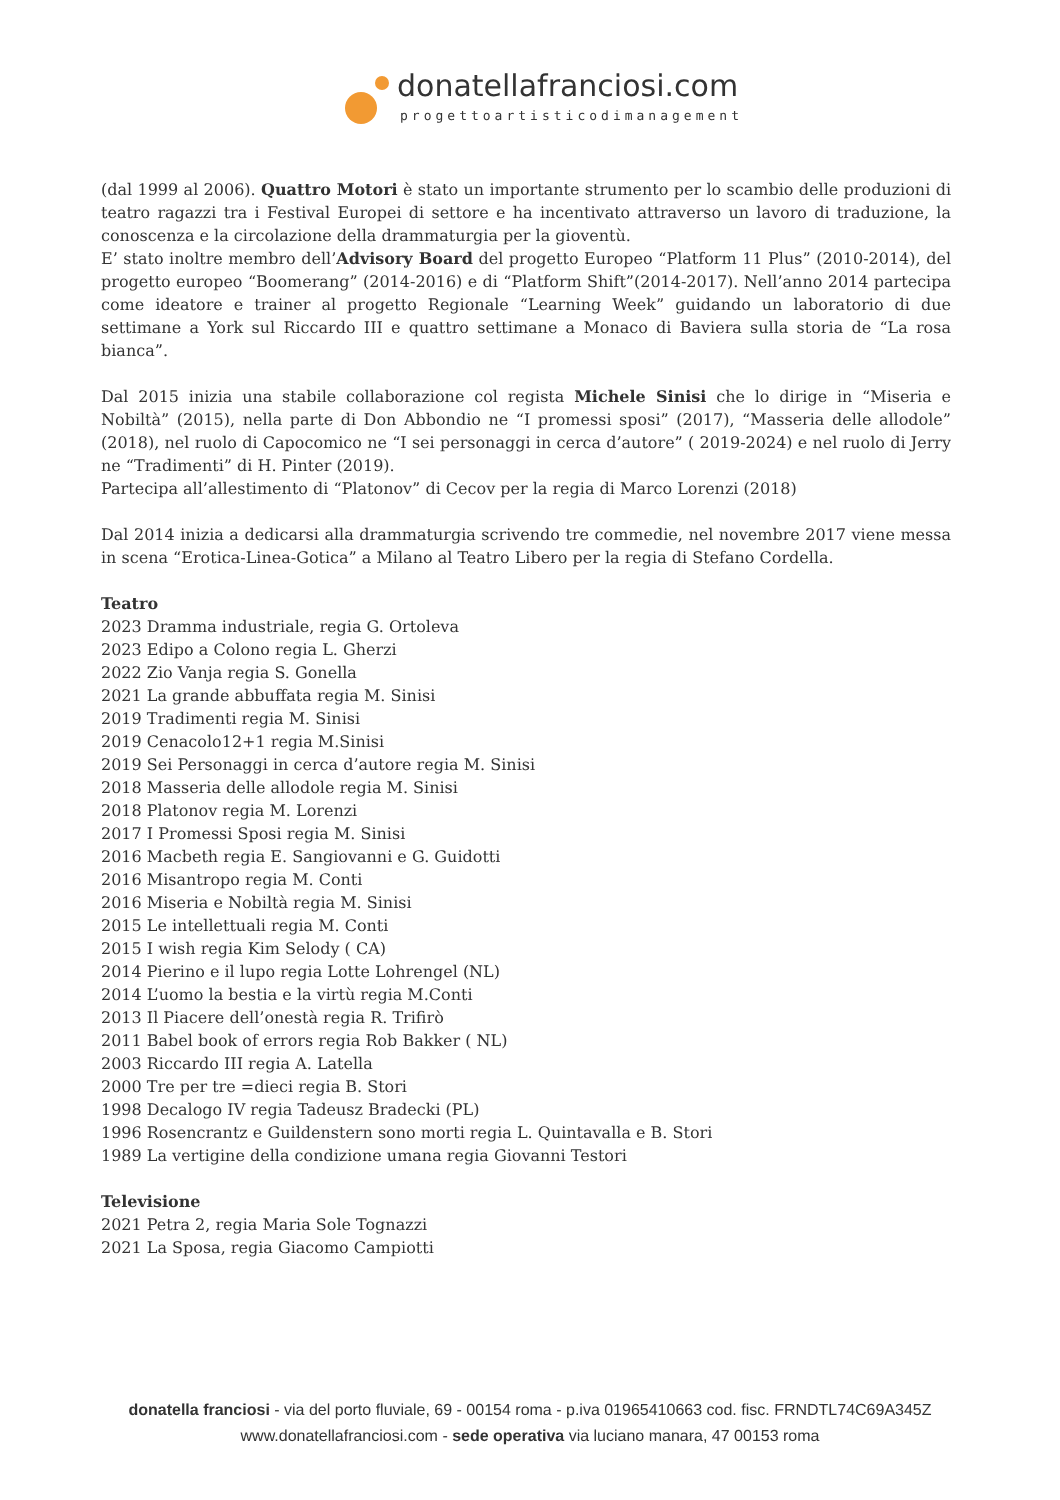donatellafranciosi.com
progettoartisticodimanagement
(dal 1999 al 2006). Quattro Motori è stato un importante strumento per lo scambio delle produzioni di teatro ragazzi tra i Festival Europei di settore e ha incentivato attraverso un lavoro di traduzione, la conoscenza e la circolazione della drammaturgia per la gioventù.
E’ stato inoltre membro dell’Advisory Board del progetto Europeo “Platform 11 Plus” (2010-2014), del progetto europeo “Boomerang” (2014-2016) e di “Platform Shift”(2014-2017). Nell’anno 2014 partecipa come ideatore e trainer al progetto Regionale “Learning Week” guidando un laboratorio di due settimane a York sul Riccardo III e quattro settimane a Monaco di Baviera sulla storia de “La rosa bianca”.
Dal 2015 inizia una stabile collaborazione col regista Michele Sinisi che lo dirige in “Miseria e Nobiltà” (2015), nella parte di Don Abbondio ne “I promessi sposi” (2017), “Masseria delle allodole” (2018), nel ruolo di Capocomico ne “I sei personaggi in cerca d’autore” ( 2019-2024) e nel ruolo di Jerry ne “Tradimenti” di H. Pinter (2019).
Partecipa all’allestimento di “Platonov” di Cecov per la regia di Marco Lorenzi (2018)
Dal 2014 inizia a dedicarsi alla drammaturgia scrivendo tre commedie, nel novembre 2017 viene messa in scena “Erotica-Linea-Gotica” a Milano al Teatro Libero per la regia di Stefano Cordella.
Teatro
2023 Dramma industriale, regia G. Ortoleva
2023 Edipo a Colono regia L. Gherzi
2022 Zio Vanja regia S. Gonella
2021 La grande abbuffata regia M. Sinisi
2019 Tradimenti regia M. Sinisi
2019 Cenacolo12+1 regia M.Sinisi
2019 Sei Personaggi in cerca d’autore regia M. Sinisi
2018 Masseria delle allodole regia M. Sinisi
2018 Platonov regia M. Lorenzi
2017 I Promessi Sposi regia M. Sinisi
2016 Macbeth regia E. Sangiovanni e G. Guidotti
2016 Misantropo regia M. Conti
2016 Miseria e Nobiltà regia M. Sinisi
2015 Le intellettuali regia M. Conti
2015 I wish regia Kim Selody ( CA)
2014 Pierino e il lupo regia Lotte Lohrengel (NL)
2014 L’uomo la bestia e la virtù regia M.Conti
2013 Il Piacere dell’onestà regia R. Trifirò
2011 Babel book of errors regia Rob Bakker ( NL)
2003 Riccardo III regia A. Latella
2000 Tre per tre =dieci regia B. Stori
1998 Decalogo IV regia Tadeusz Bradecki (PL)
1996 Rosencrantz e Guildenstern sono morti regia L. Quintavalla e B. Stori
1989 La vertigine della condizione umana regia Giovanni Testori
Televisione
2021 Petra 2, regia Maria Sole Tognazzi
2021 La Sposa, regia Giacomo Campiotti
donatella franciosi - via del porto fluviale, 69 - 00154 roma - p.iva 01965410663 cod. fisc. FRNDTL74C69A345Z
www.donatellafranciosi.com - sede operativa via luciano manara, 47 00153 roma